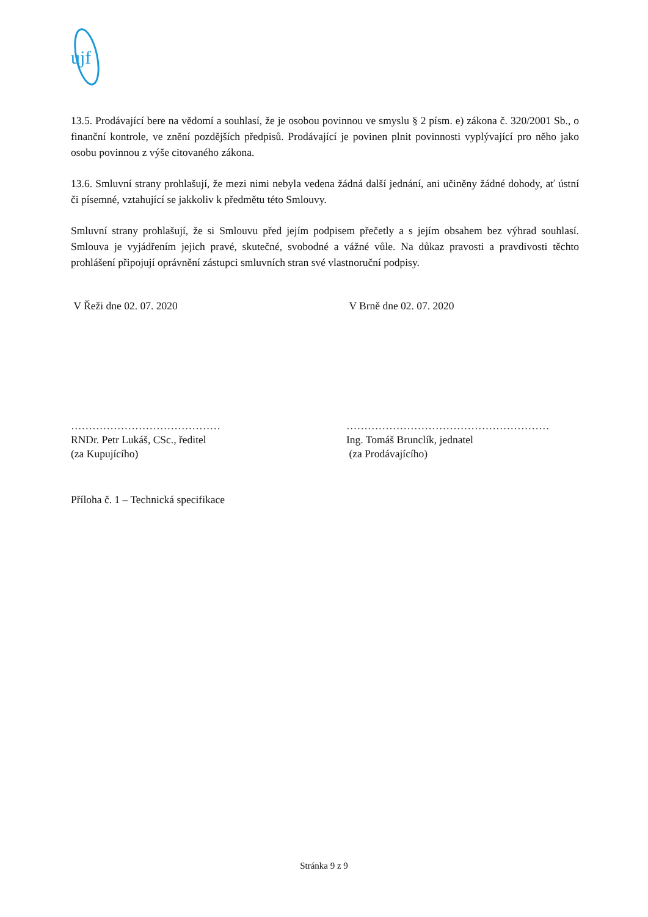ujf
13.5. Prodávající bere na vědomí a souhlasí, že je osobou povinnou ve smyslu § 2 písm. e) zákona č. 320/2001 Sb., o finanční kontrole, ve znění pozdějších předpisů. Prodávající je povinen plnit povinnosti vyplývající pro něho jako osobu povinnou z výše citovaného zákona.
13.6. Smluvní strany prohlašují, že mezi nimi nebyla vedena žádná další jednání, ani učiněny žádné dohody, ať ústní či písemné, vztahující se jakkoliv k předmětu této Smlouvy.
Smluvní strany prohlašují, že si Smlouvu před jejím podpisem přečetly a s jejím obsahem bez výhrad souhlasí. Smlouva je vyjádřením jejich pravé, skutečné, svobodné a vážné vůle. Na důkaz pravosti a pravdivosti těchto prohlášení připojují oprávnění zástupci smluvních stran své vlastnoruční podpisy.
V Řeži dne 02. 07. 2020 V Brně dne 02. 07. 2020
……………………………………
RNDr. Petr Lukáš, CSc., ředitel
(za Kupujícího)
…………………………………………………
Ing. Tomáš Brunclík, jednatel
(za Prodávajícího)
Příloha č. 1 – Technická specifikace
Stránka 9 z 9